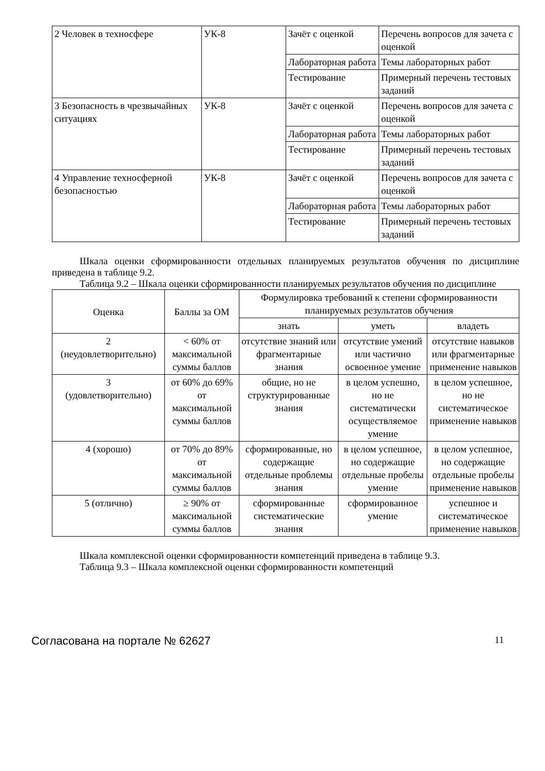| 2 Человек в техносфере | УК-8 | Зачёт с оценкой | Перечень вопросов для зачета с оценкой |
| | | Лабораторная работа | Темы лабораторных работ |
| | | Тестирование | Примерный перечень тестовых заданий |
| 3 Безопасность в чрезвычайных ситуациях | УК-8 | Зачёт с оценкой | Перечень вопросов для зачета с оценкой |
| | | Лабораторная работа | Темы лабораторных работ |
| | | Тестирование | Примерный перечень тестовых заданий |
| 4 Управление техносферной безопасностью | УК-8 | Зачёт с оценкой | Перечень вопросов для зачета с оценкой |
| | | Лабораторная работа | Темы лабораторных работ |
| | | Тестирование | Примерный перечень тестовых заданий |
Шкала оценки сформированности отдельных планируемых результатов обучения по дисциплине приведена в таблице 9.2.
Таблица 9.2 – Шкала оценки сформированности планируемых результатов обучения по дисциплине
| Оценка | Баллы за ОМ | Формулировка требований к степени сформированности планируемых результатов обучения | | |
| --- | --- | --- | --- | --- |
| | | знать | уметь | владеть |
| 2 (неудовлетворительно) | < 60% от максимальной суммы баллов | отсутствие знаний или фрагментарные знания | отсутствие умений или частично освоенное умение | отсутствие навыков или фрагментарные применение навыков |
| 3 (удовлетворительно) | от 60% до 69% от максимальной суммы баллов | общие, но не структурированные знания | в целом успешно, но не систематически осуществляемое умение | в целом успешное, но не систематическое применение навыков |
| 4 (хорошо) | от 70% до 89% от максимальной суммы баллов | сформированные, но содержащие отдельные проблемы знания | в целом успешное, но содержащие отдельные пробелы умение | в целом успешное, но содержащие отдельные пробелы применение навыков |
| 5 (отлично) | ≥ 90% от максимальной суммы баллов | сформированные систематические знания | сформированное умение | успешное и систематическое применение навыков |
Шкала комплексной оценки сформированности компетенций приведена в таблице 9.3.
Таблица 9.3 – Шкала комплексной оценки сформированности компетенций
Согласована на портале № 62627 11